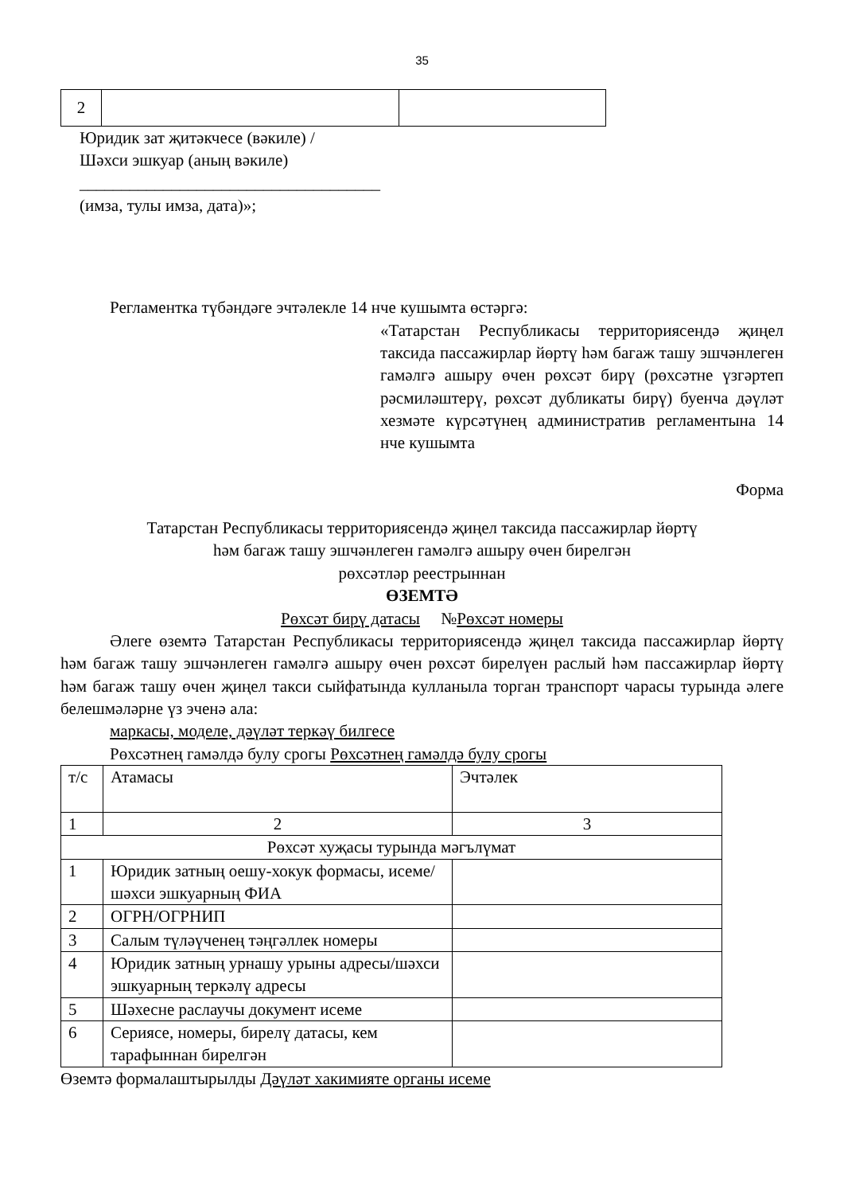35
| 2 | | |
Юридик зат җитәкчесе (вәкиле) /
Шәхси эшкуар (аның вәкиле)
____________________________________
(имза, тулы имза, дата)»;
Регламентка түбәндәге эчтәлекле 14 нче кушымта өстәргә:
«Татарстан Республикасы территориясендә җиңел таксида пассажирлар йөртү һәм багаж ташу эшчәнлеген гамәлгә ашыру өчен рөхсәт бирү (рөхсәтне үзгәртеп рәсмиләштерү, рөхсәт дубликаты бирү) буенча дәүләт хезмәте күрсәтүнең административ регламентына 14 нче кушымта
Форма
Татарстан Республикасы территориясендә җиңел таксида пассажирлар йөртү
һәм багаж ташу эшчәнлеген гамәлгә ашыру өчен бирелгән
рөхсәтләр реестрыннан
ӨЗЕМТӘ
Рөхсәт бирү датасы №Рөхсәт номеры
Әлеге өземтә Татарстан Республикасы территориясендә җиңел таксида пассажирлар йөртү һәм багаж ташу эшчәнлеген гамәлгә ашыру өчен рөхсәт бирелүен раслый һәм пассажирлар йөртү һәм багаж ташу өчен җиңел такси сыйфатында кулланыла торган транспорт чарасы турында әлеге белешмәләрне үз эченә ала:
маркасы, моделе, дәүләт теркәү билгесе
Рөхсәтнең гамәлдә булу срогы Рөхсәтнең гамәлдә булу срогы
| т/с | Атамасы | Эчтәлек |
| 1 | 2 | 3 |
| Рөхсәт хуҗасы турында мәгълүмат | | |
| 1 | Юридик затның оешу-хокук формасы, исеме/ шәхси эшкуарның ФИА | |
| 2 | ОГРН/ОГРНИП | |
| 3 | Салым түләүченең тәңгәллек номеры | |
| 4 | Юридик затның урнашу урыны адресы/шәхси эшкуарның теркәлү адресы | |
| 5 | Шәхесне раслаучы документ исеме | |
| 6 | Сериясе, номеры, бирелү датасы, кем тарафыннан бирелгән | |
Өземтә формалаштырылды Дәүләт хакимияте органы исеме